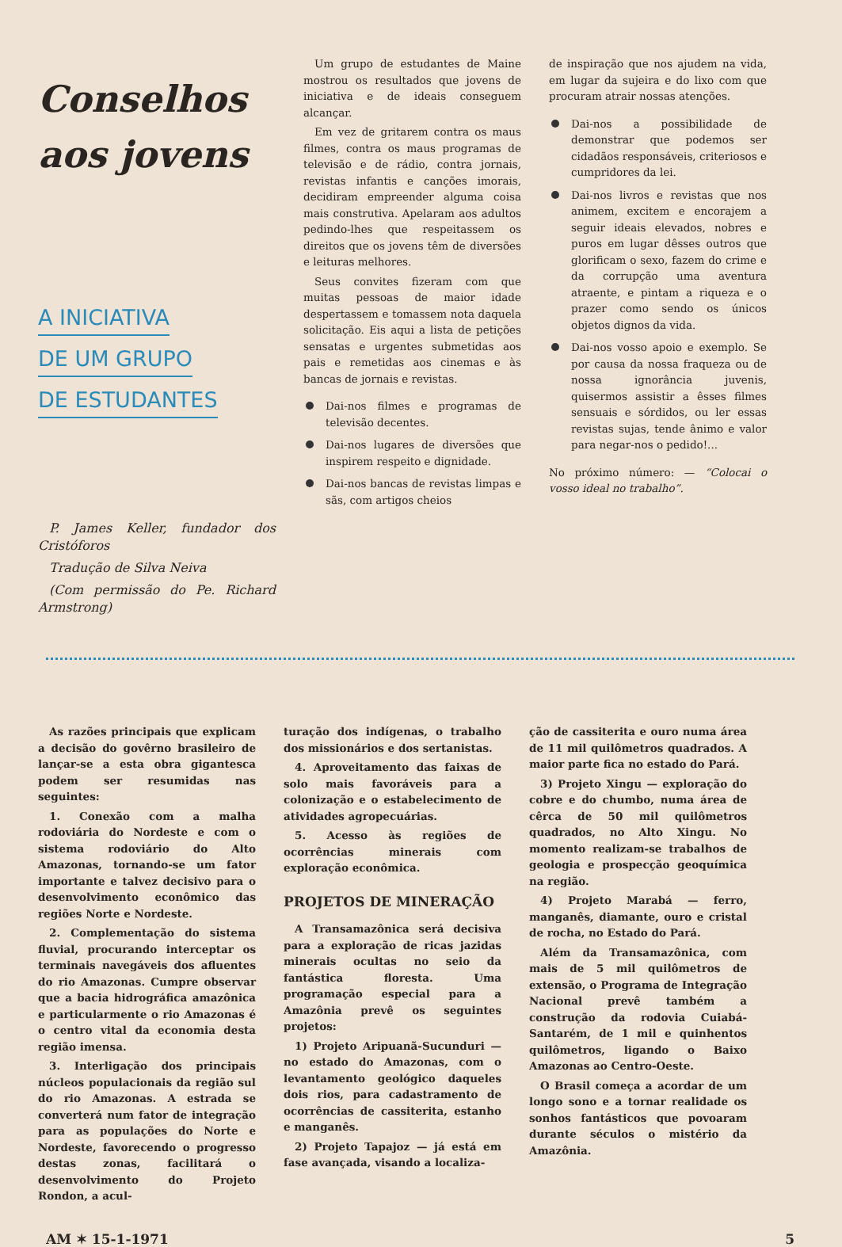Conselhos
aos jovens
A INICIATIVA
DE UM GRUPO
DE ESTUDANTES
P. James Keller, fundador dos Cristóforos
Tradução de Silva Neiva
(Com permissão do Pe. Richard Armstrong)
Um grupo de estudantes de Maine mostrou os resultados que jovens de iniciativa e de ideais conseguem alcançar.
Em vez de gritarem contra os maus filmes, contra os maus programas de televisão e de rádio, contra jornais, revistas infantis e canções imorais, decidiram empreender alguma coisa mais construtiva. Apelaram aos adultos pedindo-lhes que respeitassem os direitos que os jovens têm de diversões e leituras melhores.
Seus convites fizeram com que muitas pessoas de maior idade despertassem e tomassem nota daquela solicitação. Eis aqui a lista de petições sensatas e urgentes submetidas aos pais e remetidas aos cinemas e às bancas de jornais e revistas.
Dai-nos filmes e programas de televisão decentes.
Dai-nos lugares de diversões que inspirem respeito e dignidade.
Dai-nos bancas de revistas limpas e sãs, com artigos cheios
de inspiração que nos ajudem na vida, em lugar da sujeira e do lixo com que procuram atrair nossas atenções.
Dai-nos a possibilidade de demonstrar que podemos ser cidadãos responsáveis, criteriosos e cumpridores da lei.
Dai-nos livros e revistas que nos animem, excitem e encorajem a seguir ideais elevados, nobres e puros em lugar dêsses outros que glorificam o sexo, fazem do crime e da corrupção uma aventura atraente, e pintam a riqueza e o prazer como sendo os únicos objetos dignos da vida.
Dai-nos vosso apoio e exemplo. Se por causa da nossa fraqueza ou de nossa ignorância juvenis, quisermos assistir a êsses filmes sensuais e sórdidos, ou ler essas revistas sujas, tende ânimo e valor para negar-nos o pedido!...
No próximo número: — “Colocai o vosso ideal no trabalho”.
As razões principais que explicam a decisão do govêrno brasileiro de lançar-se a esta obra gigantesca podem ser resumidas nas seguintes:
1. Conexão com a malha rodoviária do Nordeste e com o sistema rodoviário do Alto Amazonas, tornando-se um fator importante e talvez decisivo para o desenvolvimento econômico das regiões Norte e Nordeste.
2. Complementação do sistema fluvial, procurando interceptar os terminais navegáveis dos afluentes do rio Amazonas. Cumpre observar que a bacia hidrográfica amazônica e particularmente o rio Amazonas é o centro vital da economia desta região imensa.
3. Interligação dos principais núcleos populacionais da região sul do rio Amazonas. A estrada se converterá num fator de integração para as populações do Norte e Nordeste, favorecendo o progresso destas zonas, facilitará o desenvolvimento do Projeto Rondon, a acul-
turação dos indígenas, o trabalho dos missionários e dos sertanistas.
4. Aproveitamento das faixas de solo mais favoráveis para a colonização e o estabelecimento de atividades agropecuárias.
5. Acesso às regiões de ocorrências minerais com exploração econômica.
PROJETOS DE MINERAÇÃO
A Transamazônica será decisiva para a exploração de ricas jazidas minerais ocultas no seio da fantástica floresta. Uma programação especial para a Amazônia prevê os seguintes projetos:
1) Projeto Aripuanã-Sucunduri — no estado do Amazonas, com o levantamento geológico daqueles dois rios, para cadastramento de ocorrências de cassiterita, estanho e manganês.
2) Projeto Tapajoz — já está em fase avançada, visando a localiza-
ção de cassiterita e ouro numa área de 11 mil quilômetros quadrados. A maior parte fica no estado do Pará.
3) Projeto Xingu — exploração do cobre e do chumbo, numa área de cêrca de 50 mil quilômetros quadrados, no Alto Xingu. No momento realizam-se trabalhos de geologia e prospecção geoquímica na região.
4) Projeto Marabá — ferro, manganês, diamante, ouro e cristal de rocha, no Estado do Pará.
Além da Transamazônica, com mais de 5 mil quilômetros de extensão, o Programa de Integração Nacional prevê também a construção da rodovia Cuiabá-Santarém, de 1 mil e quinhentos quilômetros, ligando o Baixo Amazonas ao Centro-Oeste.
O Brasil começa a acordar de um longo sono e a tornar realidade os sonhos fantásticos que povoaram durante séculos o mistério da Amazônia.
AM ✶ 15-1-1971 5